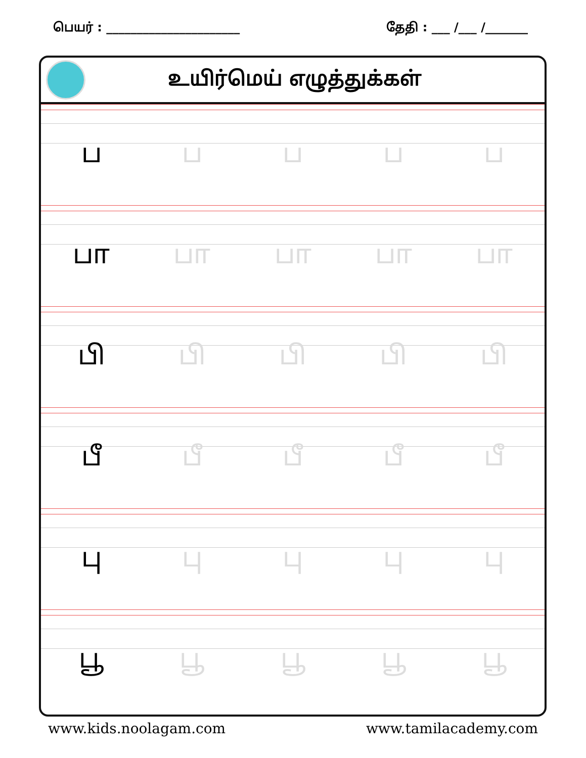பெயர் : ______________________ தேதி : ___ /___ /_______
உயிர்மெய் எழுத்துக்கள்
பபபபப
பா பா பா பா பா
பி பி பி பி பி
பீ பீ பீ பீ பீ
பு பு பு பு பு
பூ பூ பூ பூ பூ
www.kids.noolagam.com www.tamilacademy.com